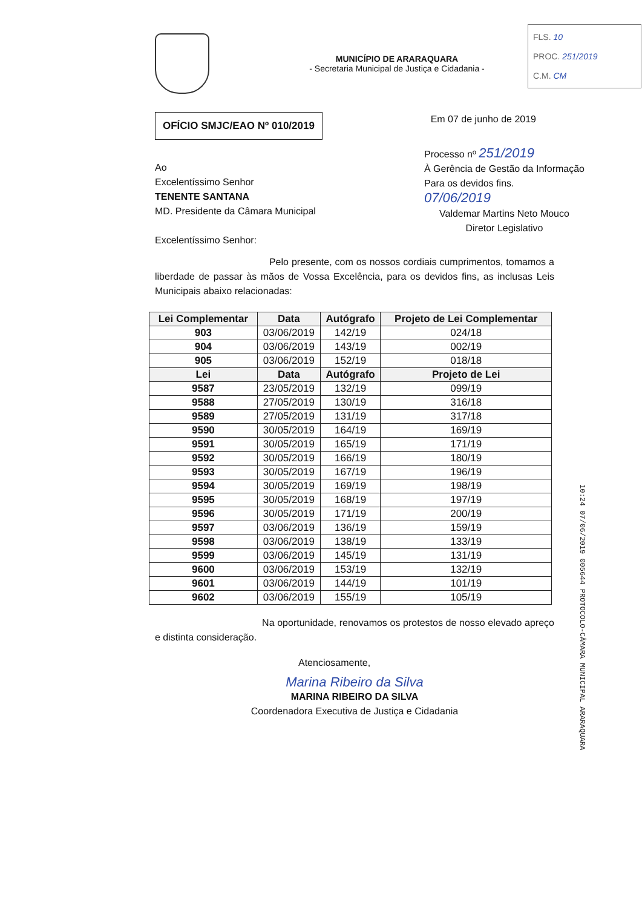FLS. 10
PROC. 251/2019
C.M. CM
MUNICÍPIO DE ARARAQUARA
- Secretaria Municipal de Justiça e Cidadania -
OFÍCIO SMJC/EAO Nº 010/2019
Em 07 de junho de 2019
Ao
Excelentíssimo Senhor
TENENTE SANTANA
MD. Presidente da Câmara Municipal
Excelentíssimo Senhor:
Processo nº 251/2019
À Gerência de Gestão da Informação
Para os devidos fins.
07/06/2019
Valdemar Martins Neto Mouco
Diretor Legislativo
Pelo presente, com os nossos cordiais cumprimentos, tomamos a liberdade de passar às mãos de Vossa Excelência, para os devidos fins, as inclusas Leis Municipais abaixo relacionadas:
| Lei Complementar | Data | Autógrafo | Projeto de Lei Complementar |
| --- | --- | --- | --- |
| 903 | 03/06/2019 | 142/19 | 024/18 |
| 904 | 03/06/2019 | 143/19 | 002/19 |
| 905 | 03/06/2019 | 152/19 | 018/18 |
| Lei | Data | Autógrafo | Projeto de Lei |
| 9587 | 23/05/2019 | 132/19 | 099/19 |
| 9588 | 27/05/2019 | 130/19 | 316/18 |
| 9589 | 27/05/2019 | 131/19 | 317/18 |
| 9590 | 30/05/2019 | 164/19 | 169/19 |
| 9591 | 30/05/2019 | 165/19 | 171/19 |
| 9592 | 30/05/2019 | 166/19 | 180/19 |
| 9593 | 30/05/2019 | 167/19 | 196/19 |
| 9594 | 30/05/2019 | 169/19 | 198/19 |
| 9595 | 30/05/2019 | 168/19 | 197/19 |
| 9596 | 30/05/2019 | 171/19 | 200/19 |
| 9597 | 03/06/2019 | 136/19 | 159/19 |
| 9598 | 03/06/2019 | 138/19 | 133/19 |
| 9599 | 03/06/2019 | 145/19 | 131/19 |
| 9600 | 03/06/2019 | 153/19 | 132/19 |
| 9601 | 03/06/2019 | 144/19 | 101/19 |
| 9602 | 03/06/2019 | 155/19 | 105/19 |
Na oportunidade, renovamos os protestos de nosso elevado apreço e distinta consideração.
Atenciosamente,
Marina Ribeiro da Silva
MARINA RIBEIRO DA SILVA
Coordenadora Executiva de Justiça e Cidadania
10:24 07/06/2019 005644 PROTOCOLO-CÂMARA MUNICIPAL ARARAQUARA